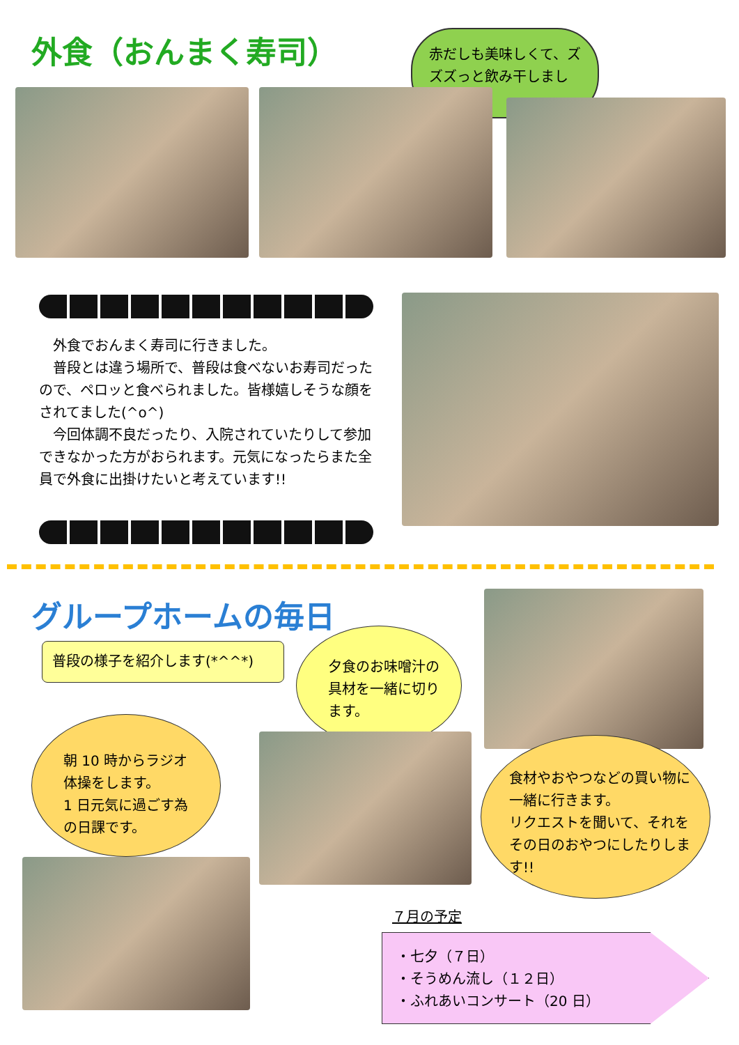外食（おんまく寿司）
赤だしも美味しくて、ズズズっと飲み干しました。
　外食でおんまく寿司に行きました。
　普段とは違う場所で、普段は食べないお寿司だったので、ペロッと食べられました。皆様嬉しそうな顔をされてました(^o^)
　今回体調不良だったり、入院されていたりして参加できなかった方がおられます。元気になったらまた全員で外食に出掛けたいと考えています!!
グループホームの毎日
普段の様子を紹介します(*^^*)
夕食のお味噌汁の具材を一緒に切ります。
朝 10 時からラジオ体操をします。
1 日元気に過ごす為の日課です。
食材やおやつなどの買い物に一緒に行きます。
リクエストを聞いて、それをその日のおやつにしたりします!!
７月の予定
・七夕（７日）
・そうめん流し（１２日）
・ふれあいコンサート（20 日）